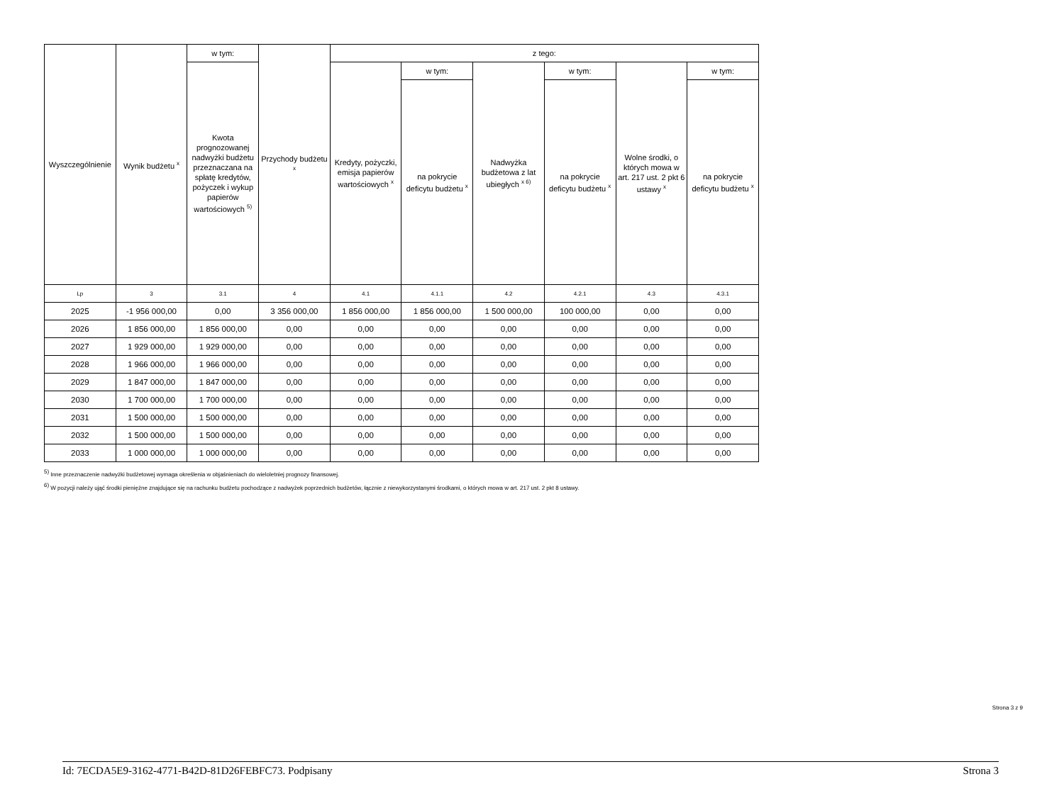| Wyszczególnienie | Wynik budżetu <sup>x</sup> | w tym: | Przychody budżetu <sup>x</sup> | z tego: | | | | | |
| --- | --- | --- | --- | --- | --- | --- | --- | --- | --- |
| | | Kwota prognozowanej nadwyżki budżetu przeznaczana na spłatę kredytów, pożyczek i wykup papierów wartościowych <sup>5)</sup> | | Kredyty, pożyczki, emisja papierów wartościowych <sup>x</sup> | w tym: | Nadwyżka budżetowa z lat ubiegłych <sup>x 6)</sup> | w tym: | Wolne środki, o których mowa w art. 217 ust. 2 pkt 6 ustawy <sup>x</sup> | w tym: |
| | | | | | na pokrycie deficytu budżetu <sup>x</sup> | | na pokrycie deficytu budżetu <sup>x</sup> | | na pokrycie deficytu budżetu <sup>x</sup> |
| Lp | 3 | 3.1 | 4 | 4.1 | 4.1.1 | 4.2 | 4.2.1 | 4.3 | 4.3.1 |
| 2025 | -1 956 000,00 | 0,00 | 3 356 000,00 | 1 856 000,00 | 1 856 000,00 | 1 500 000,00 | 100 000,00 | 0,00 | 0,00 |
| 2026 | 1 856 000,00 | 1 856 000,00 | 0,00 | 0,00 | 0,00 | 0,00 | 0,00 | 0,00 | 0,00 |
| 2027 | 1 929 000,00 | 1 929 000,00 | 0,00 | 0,00 | 0,00 | 0,00 | 0,00 | 0,00 | 0,00 |
| 2028 | 1 966 000,00 | 1 966 000,00 | 0,00 | 0,00 | 0,00 | 0,00 | 0,00 | 0,00 | 0,00 |
| 2029 | 1 847 000,00 | 1 847 000,00 | 0,00 | 0,00 | 0,00 | 0,00 | 0,00 | 0,00 | 0,00 |
| 2030 | 1 700 000,00 | 1 700 000,00 | 0,00 | 0,00 | 0,00 | 0,00 | 0,00 | 0,00 | 0,00 |
| 2031 | 1 500 000,00 | 1 500 000,00 | 0,00 | 0,00 | 0,00 | 0,00 | 0,00 | 0,00 | 0,00 |
| 2032 | 1 500 000,00 | 1 500 000,00 | 0,00 | 0,00 | 0,00 | 0,00 | 0,00 | 0,00 | 0,00 |
| 2033 | 1 000 000,00 | 1 000 000,00 | 0,00 | 0,00 | 0,00 | 0,00 | 0,00 | 0,00 | 0,00 |
<sup>5)</sup> Inne przeznaczenie nadwyżki budżetowej wymaga określenia w objaśnieniach do wieloletniej prognozy finansowej.
<sup>6)</sup> W pozycji należy ująć środki pieniężne znajdujące się na rachunku budżetu pochodzące z nadwyżek poprzednich budżetów, łącznie z niewykorzystanymi środkami, o których mowa w art. 217 ust. 2 pkt 8 ustawy.
Strona 3 z 9
Id: 7ECDA5E9-3162-4771-B42D-81D26FEBFC73. Podpisany Strona 3